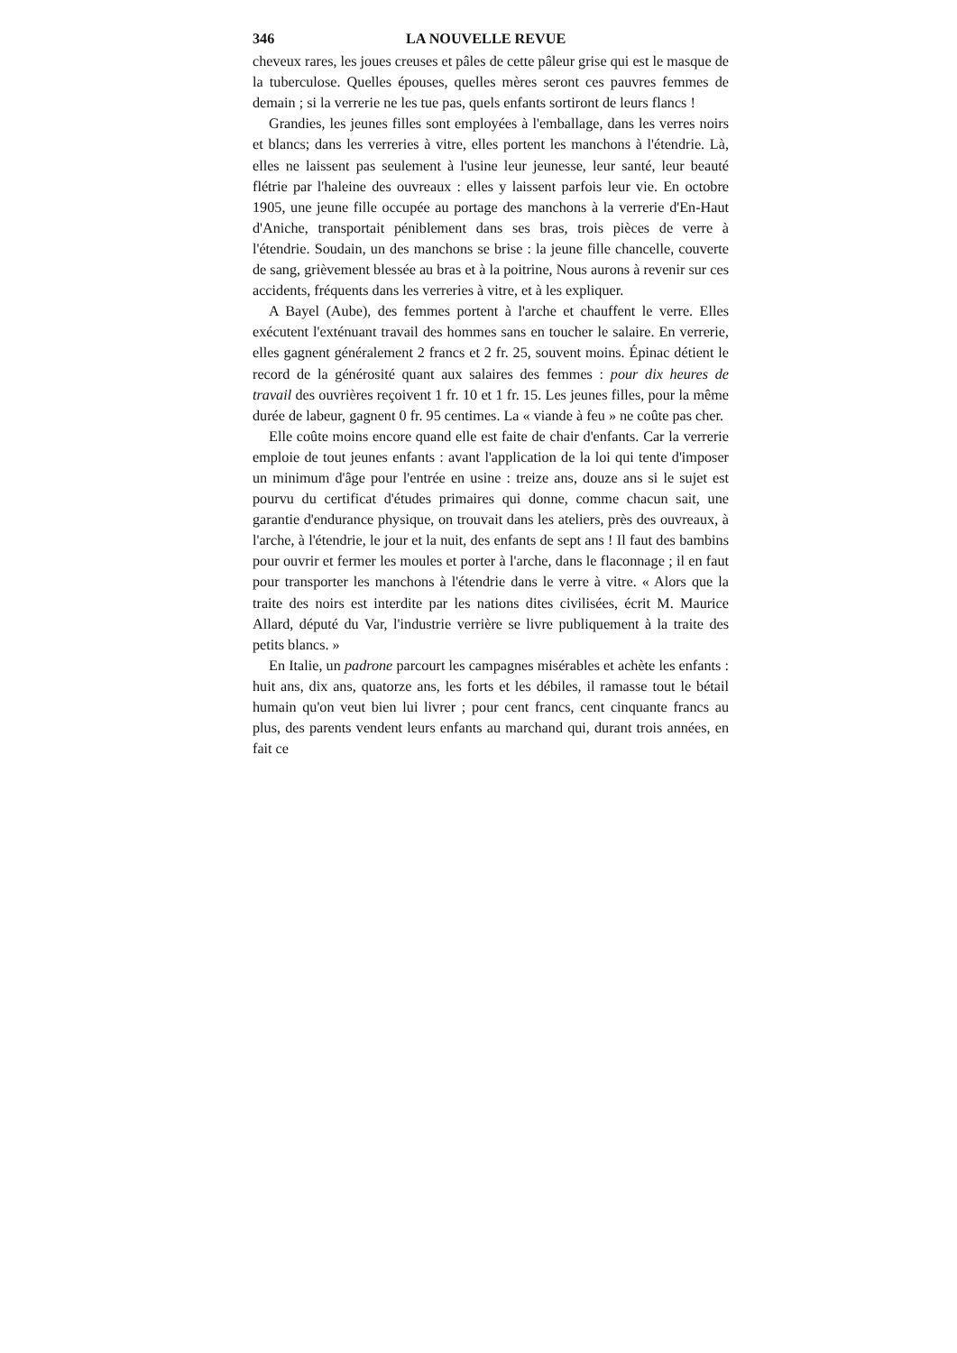346 LA NOUVELLE REVUE
cheveux rares, les joues creuses et pâles de cette pâleur grise qui est le masque de la tuberculose. Quelles épouses, quelles mères seront ces pauvres femmes de demain ; si la verrerie ne les tue pas, quels enfants sortiront de leurs flancs !
Grandies, les jeunes filles sont employées à l'emballage, dans les verres noirs et blancs; dans les verreries à vitre, elles portent les manchons à l'étendrie. Là, elles ne laissent pas seulement à l'usine leur jeunesse, leur santé, leur beauté flétrie par l'haleine des ouvreaux : elles y laissent parfois leur vie. En octobre 1905, une jeune fille occupée au portage des manchons à la verrerie d'En-Haut d'Aniche, transportait péniblement dans ses bras, trois pièces de verre à l'étendrie. Soudain, un des manchons se brise : la jeune fille chancelle, couverte de sang, grièvement blessée au bras et à la poitrine, Nous aurons à revenir sur ces accidents, fréquents dans les verreries à vitre, et à les expliquer.
A Bayel (Aube), des femmes portent à l'arche et chauffent le verre. Elles exécutent l'exténuant travail des hommes sans en toucher le salaire. En verrerie, elles gagnent généralement 2 francs et 2 fr. 25, souvent moins. Épinac détient le record de la générosité quant aux salaires des femmes : pour dix heures de travail des ouvrières reçoivent 1 fr. 10 et 1 fr. 15. Les jeunes filles, pour la même durée de labeur, gagnent 0 fr. 95 centimes. La « viande à feu » ne coûte pas cher.
Elle coûte moins encore quand elle est faite de chair d'enfants. Car la verrerie emploie de tout jeunes enfants : avant l'application de la loi qui tente d'imposer un minimum d'âge pour l'entrée en usine : treize ans, douze ans si le sujet est pourvu du certificat d'études primaires qui donne, comme chacun sait, une garantie d'endurance physique, on trouvait dans les ateliers, près des ouvreaux, à l'arche, à l'étendrie, le jour et la nuit, des enfants de sept ans ! Il faut des bambins pour ouvrir et fermer les moules et porter à l'arche, dans le flaconnage ; il en faut pour transporter les manchons à l'étendrie dans le verre à vitre. « Alors que la traite des noirs est interdite par les nations dites civilisées, écrit M. Maurice Allard, député du Var, l'industrie verrière se livre publiquement à la traite des petits blancs. »
En Italie, un padrone parcourt les campagnes misérables et achète les enfants : huit ans, dix ans, quatorze ans, les forts et les débiles, il ramasse tout le bétail humain qu'on veut bien lui livrer ; pour cent francs, cent cinquante francs au plus, des parents vendent leurs enfants au marchand qui, durant trois années, en fait ce